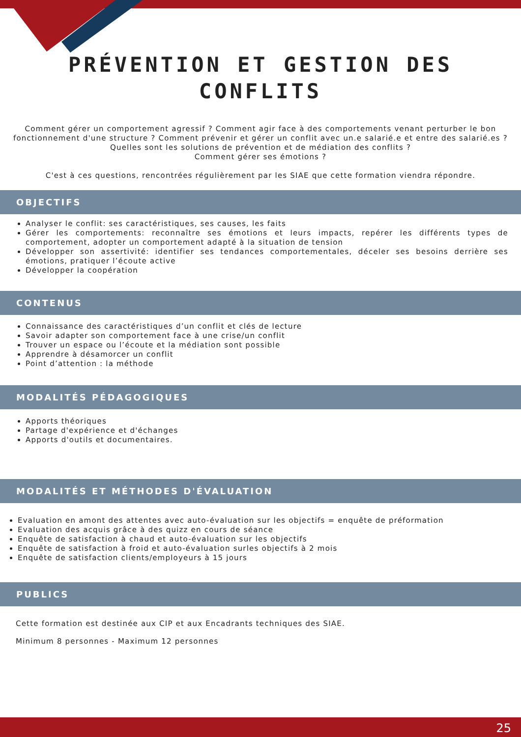PRÉVENTION ET GESTION DES
CONFLITS
Comment gérer un comportement agressif ? Comment agir face à des comportements venant perturber le bon fonctionnement d'une structure ? Comment prévenir et gérer un conflit avec un.e salarié.e et entre des salarié.es ?
Quelles sont les solutions de prévention et de médiation des conflits ?
Comment gérer ses émotions ?
C'est à ces questions, rencontrées régulièrement par les SIAE que cette formation viendra répondre.
OBJECTIFS
Analyser le conflit: ses caractéristiques, ses causes, les faits
Gérer les comportements: reconnaître ses émotions et leurs impacts, repérer les différents types de comportement, adopter un comportement adapté à la situation de tension
Développer son assertivité: identifier ses tendances comportementales, déceler ses besoins derrière ses émotions, pratiquer l’écoute active
Développer la coopération
CONTENUS
Connaissance des caractéristiques d’un conflit et clés de lecture
Savoir adapter son comportement face à une crise/un conflit
Trouver un espace ou l’écoute et la médiation sont possible
Apprendre à désamorcer un conflit
Point d’attention : la méthode
MODALITÉS PÉDAGOGIQUES
Apports théoriques
Partage d'expérience et d'échanges
Apports d'outils et documentaires.
MODALITÉS ET MÉTHODES D'ÉVALUATION
Evaluation en amont des attentes avec auto-évaluation sur les objectifs = enquête de préformation
Evaluation des acquis grâce à des quizz en cours de séance
Enquête de satisfaction à chaud et auto-évaluation sur les objectifs
Enquête de satisfaction à froid et auto-évaluation surles objectifs à 2 mois
Enquête de satisfaction clients/employeurs à 15 jours
PUBLICS
Cette formation est destinée aux CIP et aux Encadrants techniques des SIAE.
Minimum 8 personnes - Maximum 12 personnes
25